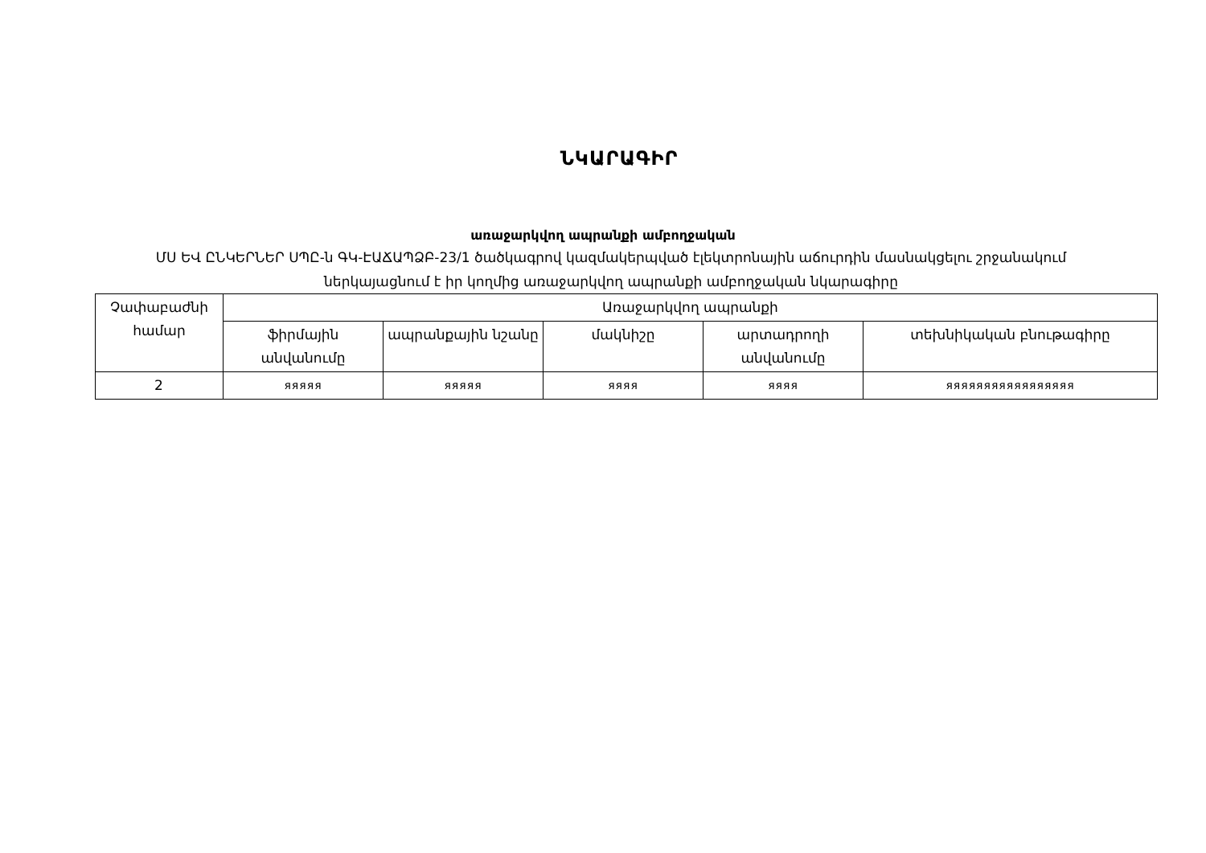ՆԿԱՐԱԳԻՐ
առաջարկվող ապրանքի ամբողջական
ՄՍ ԵՎ ԸՆԿԵՐՆԵՐ ՍՊԸ-ն ԳԿ-ԷԱՃԱՊՁԲ-23/1 ծածկագրով կազմակերպված էլեկտրոնային աճուրդին մասնակցելու շրջանակում ներկայացնում է իր կողմից առաջարկվող ապրանքի ամբողջական նկարագիրը
| Չափաբաժնի համար | Առաջարկվող ապրանքի | | | | |
| --- | --- | --- | --- | --- | --- |
| | ֆիրմային անվանումը | ապրանքային նշանը | մակնիշը | արտադրողի անվանումը | տեխնիկական բնութագիրը |
| 2 | яяяяя | яяяяя | яяяя | яяяя | яяяяяяяяяяяяяяяяя |